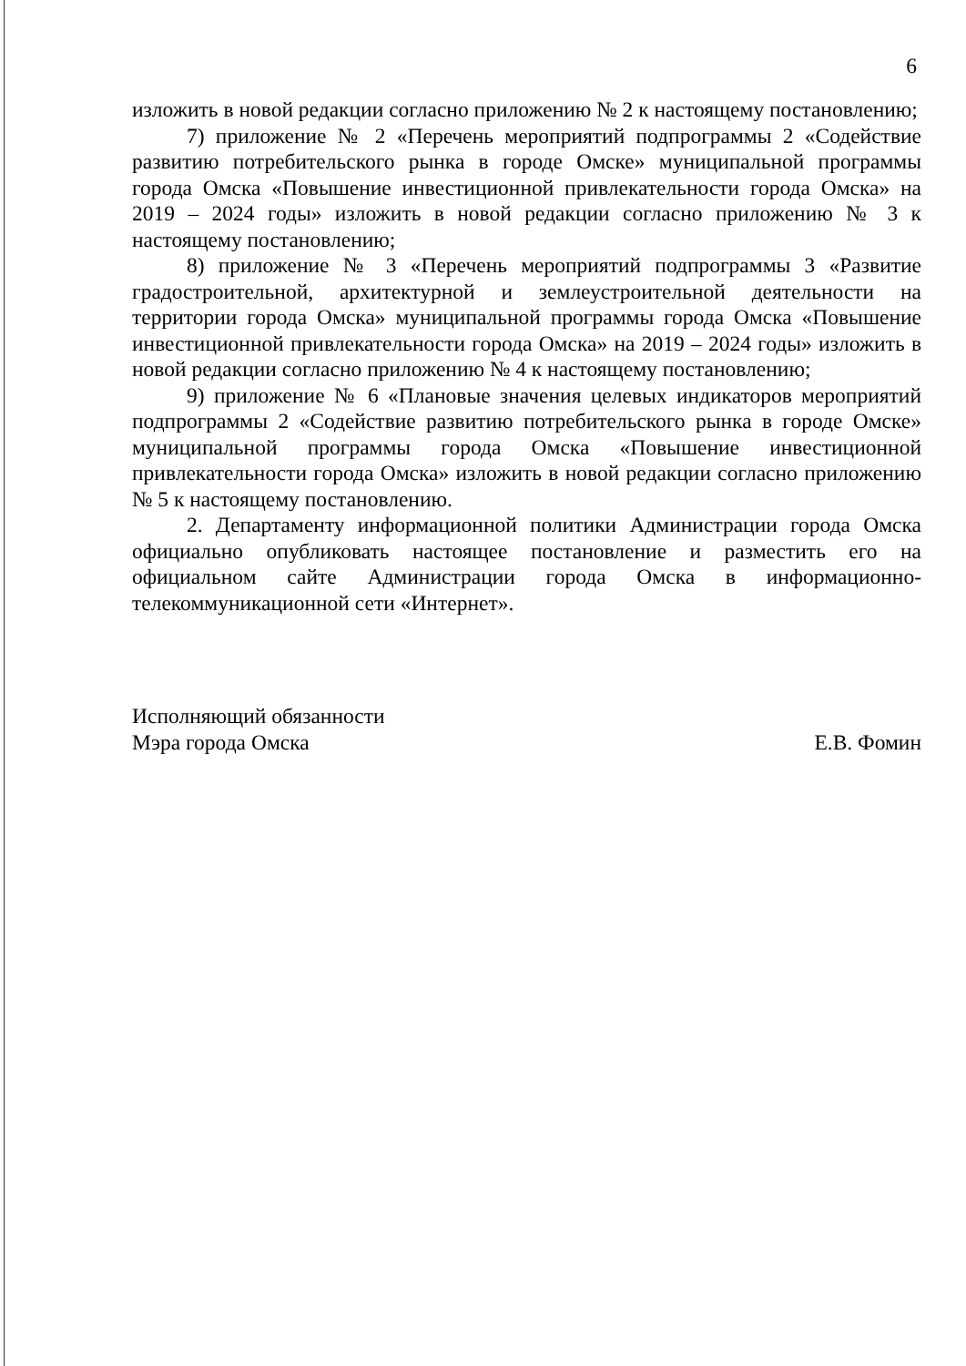6
изложить в новой редакции согласно приложению № 2 к настоящему постановлению;
7) приложение № 2 «Перечень мероприятий подпрограммы 2 «Содействие развитию потребительского рынка в городе Омске» муниципальной программы города Омска «Повышение инвестиционной привлекательности города Омска» на 2019 – 2024 годы» изложить в новой редакции согласно приложению № 3 к настоящему постановлению;
8) приложение № 3 «Перечень мероприятий подпрограммы 3 «Развитие градостроительной, архитектурной и землеустроительной деятельности на территории города Омска» муниципальной программы города Омска «Повышение инвестиционной привлекательности города Омска» на 2019 – 2024 годы» изложить в новой редакции согласно приложению № 4 к настоящему постановлению;
9) приложение № 6 «Плановые значения целевых индикаторов мероприятий подпрограммы 2 «Содействие развитию потребительского рынка в городе Омске» муниципальной программы города Омска «Повышение инвестиционной привлекательности города Омска» изложить в новой редакции согласно приложению № 5 к настоящему постановлению.
2. Департаменту информационной политики Администрации города Омска официально опубликовать настоящее постановление и разместить его на официальном сайте Администрации города Омска в информационно-телекоммуникационной сети «Интернет».
Исполняющий обязанности
Мэра города Омска
Е.В. Фомин